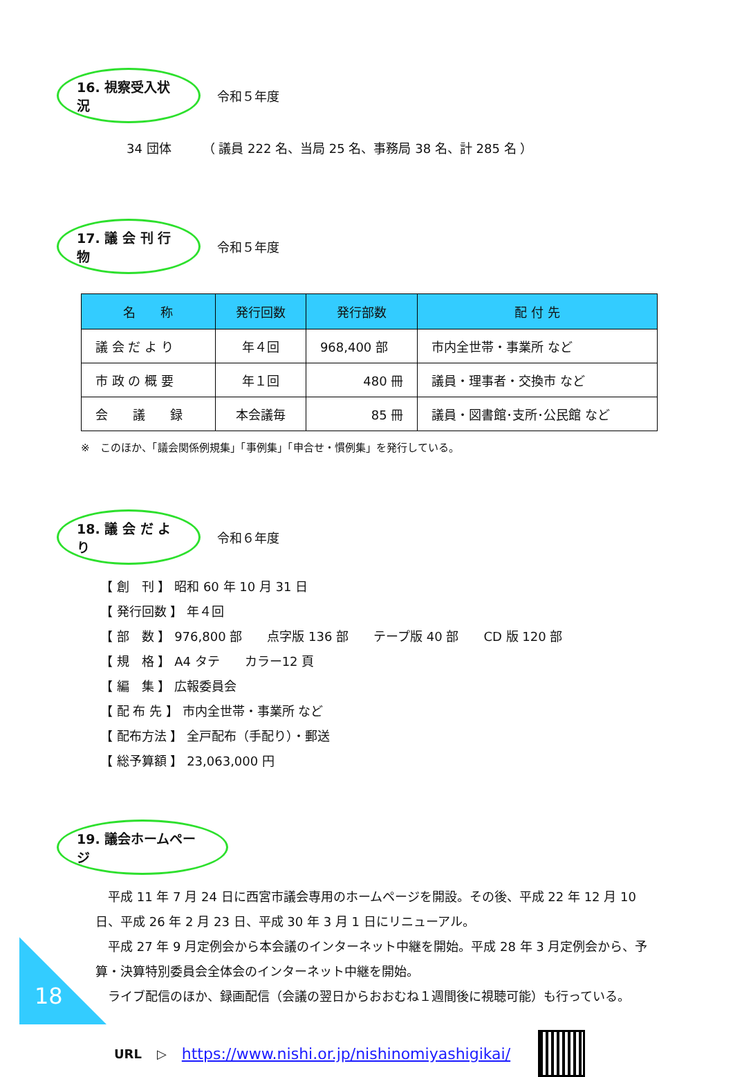16. 視察受入状況
令和５年度
34 団体　　　（ 議員 222 名、当局 25 名、事務局 38 名、計 285 名 ）
17. 議 会 刊 行 物
令和５年度
| 名 称 | 発行回数 | 発行部数 | 配 付 先 |
| --- | --- | --- | --- |
| 議 会 だ よ り | 年４回 | 968,400 部 | 市内全世帯・事業所 など |
| 市 政 の 概 要 | 年１回 | 480 冊 | 議員・理事者・交換市 など |
| 会 議 録 | 本会議毎 | 85 冊 | 議員・図書館･支所･公民館 など |
※　このほか、「議会関係例規集」「事例集」「申合せ・慣例集」を発行している。
18. 議 会 だ よ り
令和６年度
【 創　刊 】 昭和 60 年 10 月 31 日
【 発行回数 】 年４回
【 部　数 】 976,800 部　　点字版 136 部　　テープ版 40 部　　CD 版 120 部
【 規　格 】 A4 タテ　　カラー12 頁
【 編　集 】 広報委員会
【 配 布 先 】 市内全世帯・事業所 など
【 配布方法 】 全戸配布（手配り）・郵送
【 総予算額 】 23,063,000 円
19. 議会ホームページ
　平成 11 年 7 月 24 日に西宮市議会専用のホームページを開設。その後、平成 22 年 12 月 10 日、平成 26 年 2 月 23 日、平成 30 年 3 月 1 日にリニューアル。
　平成 27 年 9 月定例会から本会議のインターネット中継を開始。平成 28 年 3 月定例会から、予算・決算特別委員会全体会のインターネット中継を開始。
　ライブ配信のほか、録画配信（会議の翌日からおおむね１週間後に視聴可能）も行っている。
URL ▷ https://www.nishi.or.jp/nishinomiyashigikai/
18